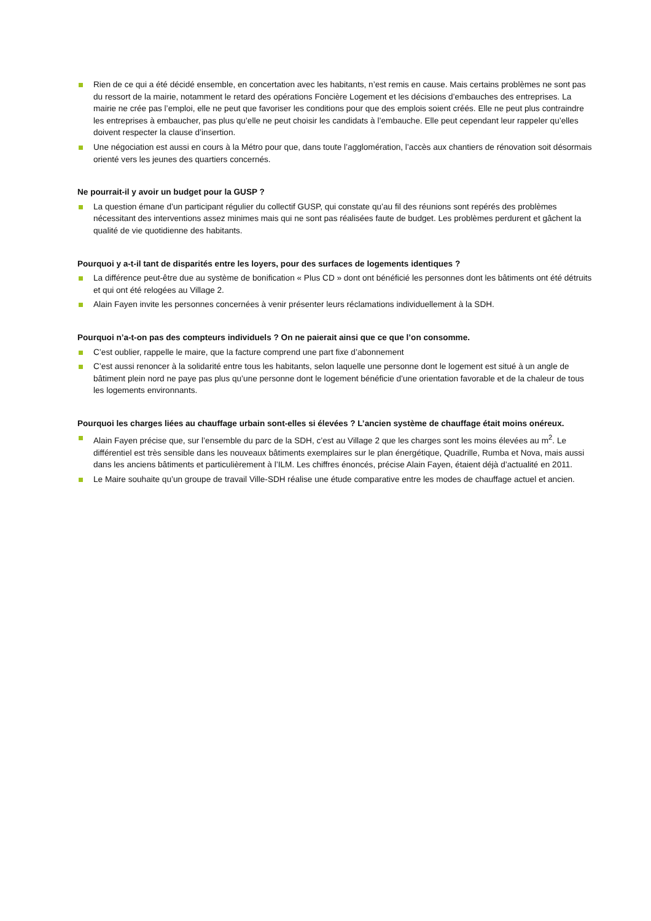Rien de ce qui a été décidé ensemble, en concertation avec les habitants, n’est remis en cause. Mais certains problèmes ne sont pas du ressort de la mairie, notamment le retard des opérations Foncière Logement et les décisions d’embauches des entreprises. La mairie ne crée pas l’emploi, elle ne peut que favoriser les conditions pour que des emplois soient créés. Elle ne peut plus contraindre les entreprises à embaucher, pas plus qu’elle ne peut choisir les candidats à l’embauche. Elle peut cependant leur rappeler qu’elles doivent respecter la clause d’insertion.
Une négociation est aussi en cours à la Métro pour que, dans toute l’agglomération, l’accès aux chantiers de rénovation soit désormais orienté vers les jeunes des quartiers concernés.
Ne pourrait-il y avoir un budget pour la GUSP ?
La question émane d’un participant régulier du collectif GUSP, qui constate qu’au fil des réunions sont repérés des problèmes nécessitant des interventions assez minimes mais qui ne sont pas réalisées faute de budget. Les problèmes perdurent et gâchent la qualité de vie quotidienne des habitants.
Pourquoi y a-t-il tant de disparités entre les loyers, pour des surfaces de logements identiques ?
La différence peut-être due au système de bonification « Plus CD » dont ont bénéficié les personnes dont les bâtiments ont été détruits et qui ont été relogées au Village 2.
Alain Fayen invite les personnes concernées à venir présenter leurs réclamations individuellement à la SDH.
Pourquoi n’a-t-on pas des compteurs individuels ? On ne paierait ainsi que ce que l’on consomme.
C’est oublier, rappelle le maire, que la facture comprend une part fixe d’abonnement
C’est aussi renoncer à la solidarité entre tous les habitants, selon laquelle une personne dont le logement est situé à un angle de bâtiment plein nord ne paye pas plus qu’une personne dont le logement bénéficie d’une orientation favorable et de la chaleur de tous les logements environnants.
Pourquoi les charges liées au chauffage urbain sont-elles si élevées ? L’ancien système de chauffage était moins onéreux.
Alain Fayen précise que, sur l’ensemble du parc de la SDH, c’est au Village 2 que les charges sont les moins élevées au m<sup>2</sup>. Le différentiel est très sensible dans les nouveaux bâtiments exemplaires sur le plan énergétique, Quadrille, Rumba et Nova, mais aussi dans les anciens bâtiments et particulièrement à l’ILM. Les chiffres énoncés, précise Alain Fayen, étaient déjà d’actualité en 2011.
Le Maire souhaite qu’un groupe de travail Ville-SDH réalise une étude comparative entre les modes de chauffage actuel et ancien.